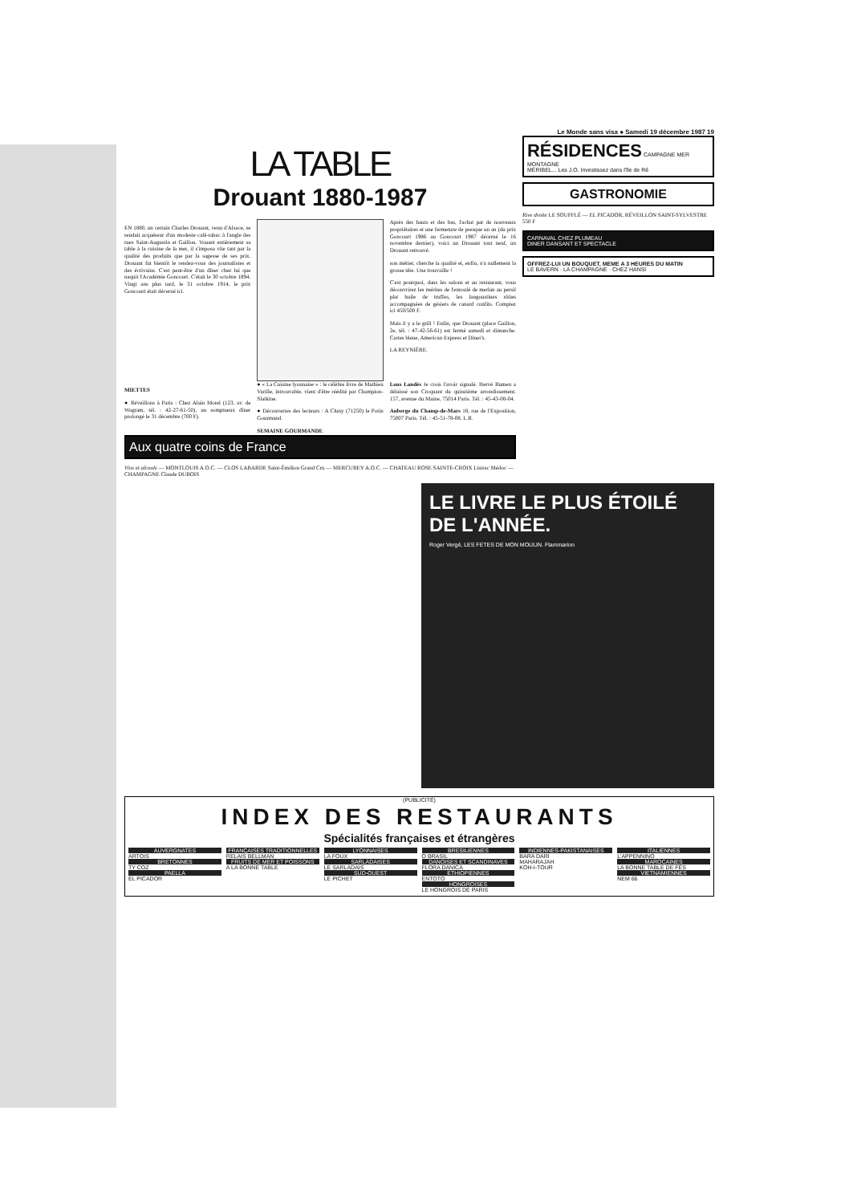Le Monde sans visa ● Samedi 19 décembre 1987 19
LA TABLE
Drouant 1880-1987
EN 1880, un certain Charles Drouant, venu d'Alsace, se rendait acquéreur d'un modeste café-tabac à l'angle des rues Saint-Augustin et Gaillon. Vouant entièrement sa table à la cuisine de la mer, il s'imposa vite tant par la qualité des produits que par la sagesse de ses prix. Drouant fut bientôt le rendez-vous des journalistes et des écrivains. C'est peut-être d'un dîner chez lui que naquit l'Académie Goncourt. C'était le 30 octobre 1894. Vingt ans plus tard, le 31 octobre 1914, le prix Goncourt était décerné ici.
Après des hauts et des bas, l'achat par de nouveaux propriétaires et une fermeture de presque un an (du prix Goncourt 1986 au Goncourt 1987 décerné le 16 novembre dernier), voici un Drouant tout neuf, un Drouant retrouvé.
son métier, cherche la qualité et, enfin, n'a nullement la grosse tête. Une trouvaille !
C'est pourquoi, dans les salons et au restaurant, vous découvrirez les mérites de l'enroulé de merlan au persil plat huile de truffes, les langoustines rôties accompagnées de gésiers de canard confits. Comptez ici 450/500 F.
Mais il y a le grill ! Enfin, que Drouant (place Gaillon, 2e, tél. : 47-42-56-61) est fermé samedi et dimanche. Cartes bleue, American Express et Diner's.
LA REYNIÈRE.
MIETTES
● Réveillons à Paris : Chez Alain Morel (123, av. de Wagram, tél. : 42-27-61-50), un somptueux dîner prolongé le 31 décembre (700 F).
● « La Cuisine lyonnaise » : le célèbre livre de Mathieu Varille, introuvable, vient d'être réédité par Champion-Slatkine.
● Découvertes des lecteurs : A Cluny (71250) le Potin Gourmand.
SEMAINE GOURMANDE
Lous Landès Je crois l'avoir signalé. Hervé Rumen a délaissé son Croquant du quinzième arrondissement. 157, avenue du Maine, 75014 Paris. Tél. : 45-43-08-04.
Auberge du Champ-de-Mars 18, rue de l'Exposition, 75007 Paris. Tél. : 45-51-78-08. L.R.
Aux quatre coins de France
Vins et alcools — MONTLOUIS A.O.C. — CLOS LABARDE Saint-Émilion Grand Cru — MERCUREY A.O.C. — CHATEAU ROSE SAINTE-CROIX Listrac Médoc — CHAMPAGNE Claude DUBOIS
RÉSIDENCES CAMPAGNE MER MONTAGNE
MÉRIBEL... Les J.O. Investissez dans l'île de Ré
GASTRONOMIE
Rive droite LE SOUFFLÉ — EL PICADOR, RÉVEILLON SAINT-SYLVESTRE 550 F
CARNAVAL CHEZ PLUMEAU
DINER DANSANT ET SPECTACLE
OFFREZ-LUI UN BOUQUET, MEME A 3 HEURES DU MATIN
LE BAVERN · LA CHAMPAGNE · CHEZ HANSI
LE LIVRE LE PLUS ÉTOILÉ DE L'ANNÉE.
Roger Vergé, LES FETES DE MON MOULIN. Flammarion
(PUBLICITÉ)
INDEX DES RESTAURANTS
Spécialités françaises et étrangères
AUVERGNATES
ARTOIS
BRETONNES
TY COZ
PAELLA
EL PICADOR
FRANÇAISES TRADITIONNELLES
RELAIS BELLMAN
FRUITS DE MER ET POISSONS
A LA BONNE TABLE
LYONNAISES
LA FOUX
SARLADAISES
LE SARLADAIS
SUD-OUEST
LE PICHET
BRESILIENNES
O BRASIL
DANOISES ET SCANDINAVES
FLORA DANICA
ETHIOPIENNES
ENTOTO
HONGROISES
LE HONGROIS DE PARIS
INDIENNES-PAKISTANAISES
BARA DARI
MAHARAJAH
KOH-I-TOUR
ITALIENNES
L'APPENNINO
MAROCAINES
LA BONNE TABLE DE FÈS
VIETNAMIENNES
NEM 66